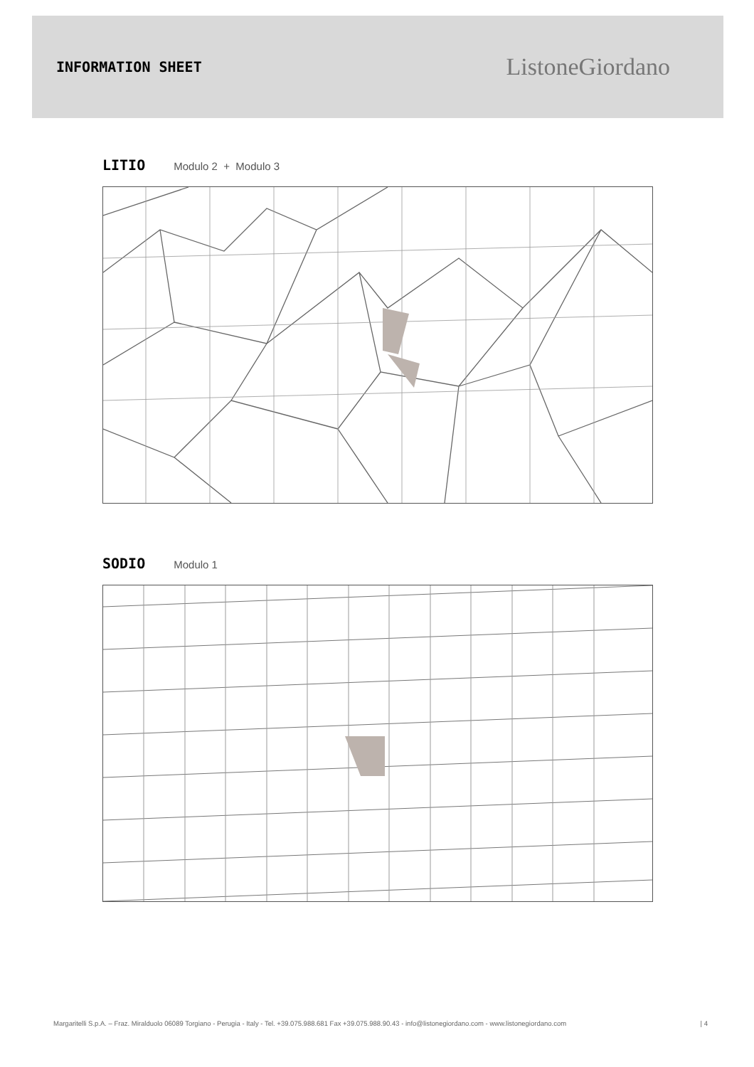INFORMATION SHEET
ListoneGiordano
LITIO Modulo 2 + Modulo 3
SODIO Modulo 1
Margaritelli S.p.A. – Fraz. Miralduolo 06089 Torgiano - Perugia - Italy - Tel. +39.075.988.681 Fax +39.075.988.90.43 - info@listonegiordano.com - www.listonegiordano.com | 4